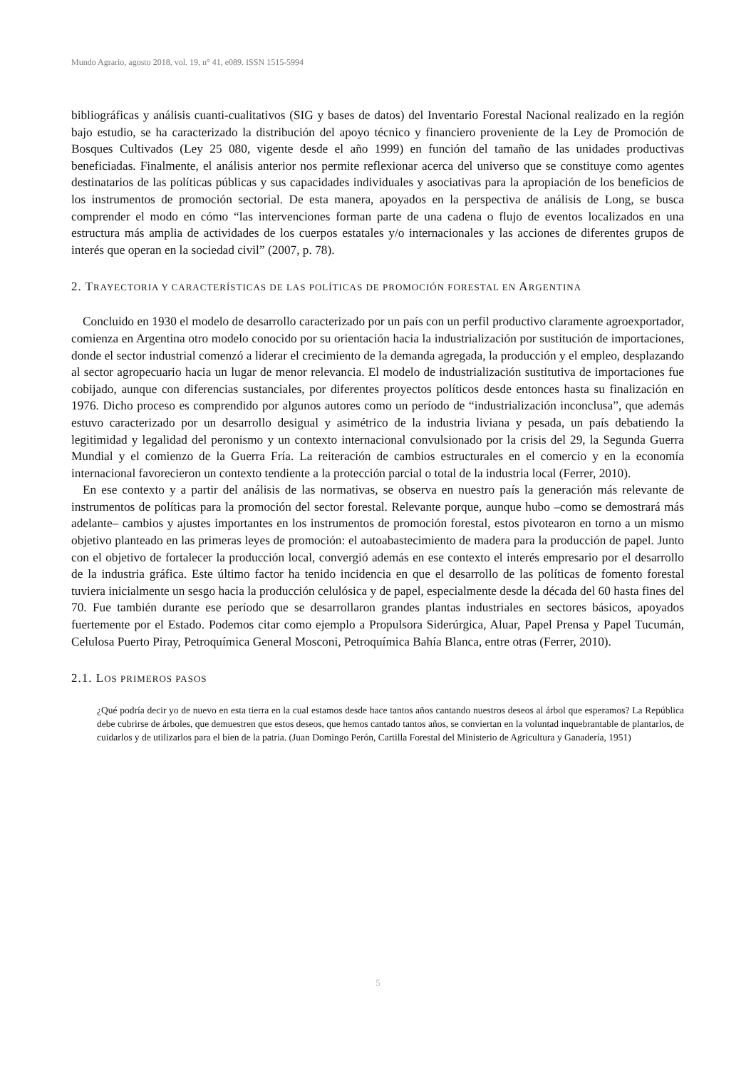Mundo Agrario, agosto 2018, vol. 19, n° 41, e089. ISSN 1515-5994
bibliográficas y análisis cuanti-cualitativos (SIG y bases de datos) del Inventario Forestal Nacional realizado en la región bajo estudio, se ha caracterizado la distribución del apoyo técnico y financiero proveniente de la Ley de Promoción de Bosques Cultivados (Ley 25 080, vigente desde el año 1999) en función del tamaño de las unidades productivas beneficiadas. Finalmente, el análisis anterior nos permite reflexionar acerca del universo que se constituye como agentes destinatarios de las políticas públicas y sus capacidades individuales y asociativas para la apropiación de los beneficios de los instrumentos de promoción sectorial. De esta manera, apoyados en la perspectiva de análisis de Long, se busca comprender el modo en cómo “las intervenciones forman parte de una cadena o flujo de eventos localizados en una estructura más amplia de actividades de los cuerpos estatales y/o internacionales y las acciones de diferentes grupos de interés que operan en la sociedad civil” (2007, p. 78).
2. TRAYECTORIA Y CARACTERÍSTICAS DE LAS POLÍTICAS DE PROMOCIÓN FORESTAL EN ARGENTINA
Concluido en 1930 el modelo de desarrollo caracterizado por un país con un perfil productivo claramente agroexportador, comienza en Argentina otro modelo conocido por su orientación hacia la industrialización por sustitución de importaciones, donde el sector industrial comenzó a liderar el crecimiento de la demanda agregada, la producción y el empleo, desplazando al sector agropecuario hacia un lugar de menor relevancia. El modelo de industrialización sustitutiva de importaciones fue cobijado, aunque con diferencias sustanciales, por diferentes proyectos políticos desde entonces hasta su finalización en 1976. Dicho proceso es comprendido por algunos autores como un período de “industrialización inconclusa”, que además estuvo caracterizado por un desarrollo desigual y asimétrico de la industria liviana y pesada, un país debatiendo la legitimidad y legalidad del peronismo y un contexto internacional convulsionado por la crisis del 29, la Segunda Guerra Mundial y el comienzo de la Guerra Fría. La reiteración de cambios estructurales en el comercio y en la economía internacional favorecieron un contexto tendiente a la protección parcial o total de la industria local (Ferrer, 2010).
En ese contexto y a partir del análisis de las normativas, se observa en nuestro país la generación más relevante de instrumentos de políticas para la promoción del sector forestal. Relevante porque, aunque hubo –como se demostrará más adelante– cambios y ajustes importantes en los instrumentos de promoción forestal, estos pivotearon en torno a un mismo objetivo planteado en las primeras leyes de promoción: el autoabastecimiento de madera para la producción de papel. Junto con el objetivo de fortalecer la producción local, convergió además en ese contexto el interés empresario por el desarrollo de la industria gráfica. Este último factor ha tenido incidencia en que el desarrollo de las políticas de fomento forestal tuviera inicialmente un sesgo hacia la producción celulósica y de papel, especialmente desde la década del 60 hasta fines del 70. Fue también durante ese período que se desarrollaron grandes plantas industriales en sectores básicos, apoyados fuertemente por el Estado. Podemos citar como ejemplo a Propulsora Siderúrgica, Aluar, Papel Prensa y Papel Tucumán, Celulosa Puerto Piray, Petroquímica General Mosconi, Petroquímica Bahía Blanca, entre otras (Ferrer, 2010).
2.1. LOS PRIMEROS PASOS
¿Qué podría decir yo de nuevo en esta tierra en la cual estamos desde hace tantos años cantando nuestros deseos al árbol que esperamos? La República debe cubrirse de árboles, que demuestren que estos deseos, que hemos cantado tantos años, se conviertan en la voluntad inquebrantable de plantarlos, de cuidarlos y de utilizarlos para el bien de la patria. (Juan Domingo Perón, Cartilla Forestal del Ministerio de Agricultura y Ganadería, 1951)
5